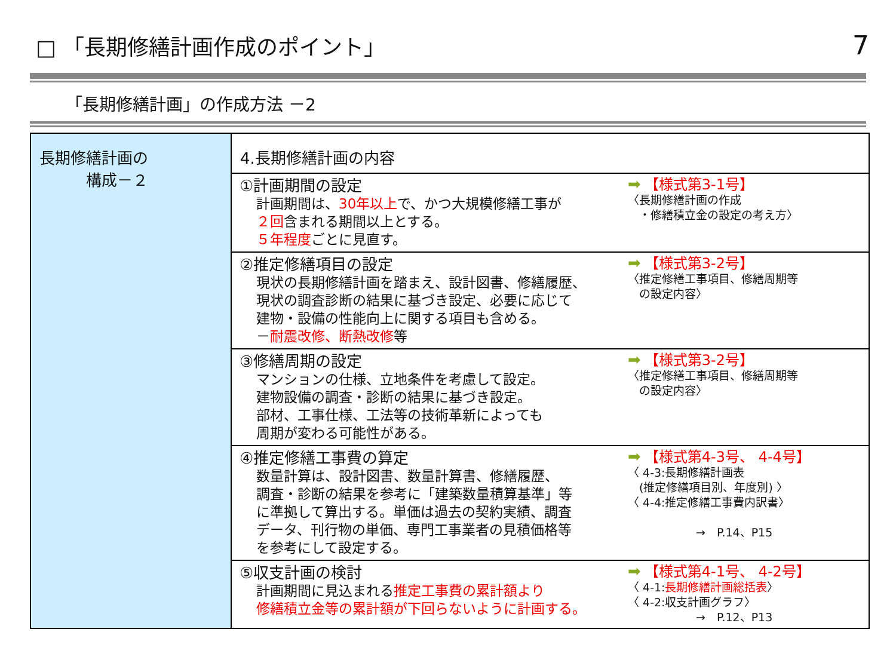□ 「長期修繕計画作成のポイント」 7
「長期修繕計画」の作成方法 －2
| 長期修繕計画の 構成－２ | 4.長期修繕計画の内容 |
| | ①計画期間の設定 計画期間は、 30年以上 で、かつ大規模修繕工事が ２回 含まれる期間以上とする。 ５年程度 ごとに見直す。 ➡ 【様式第3-1号】 〈長期修繕計画の作成 ・修繕積立金の設定の考え方〉 |
| | ②推定修繕項目の設定 現状の長期修繕計画を踏まえ、設計図書、修繕履歴、 現状の調査診断の結果に基づき設定、必要に応じて 建物・設備の性能向上に関する項目も含める。 － 耐震改修、断熱改修 等 ➡ 【様式第3-2号】 〈推定修繕工事項目、修繕周期等 の設定内容〉 |
| | ③修繕周期の設定 マンションの仕様、立地条件を考慮して設定。 建物設備の調査・診断の結果に基づき設定。 部材、工事仕様、工法等の技術革新によっても 周期が変わる可能性がある。 ➡ 【様式第3-2号】 〈推定修繕工事項目、修繕周期等 の設定内容〉 |
| | ④推定修繕工事費の算定 数量計算は、設計図書、数量計算書、修繕履歴、 調査・診断の結果を参考に「建築数量積算基準」等 に準拠して算出する。単価は過去の契約実績、調査 データ、刊行物の単価、専門工事業者の見積価格等 を参考にして設定する。 ➡ 【様式第4-3号、 4-4号】 〈 4-3:長期修繕計画表 (推定修繕項目別、年度別) 〉 〈 4-4:推定修繕工事費内訳書〉 → P.14、P15 |
| | ⑤収支計画の検討 計画期間に見込まれる 推定工事費の累計額より 修繕積立金等の累計額が下回らないように計画する。 ➡ 【様式第4-1号、 4-2号】 〈 4-1: 長期修繕計画総括表 〉 〈 4-2:収支計画グラフ〉 → P.12、P13 |